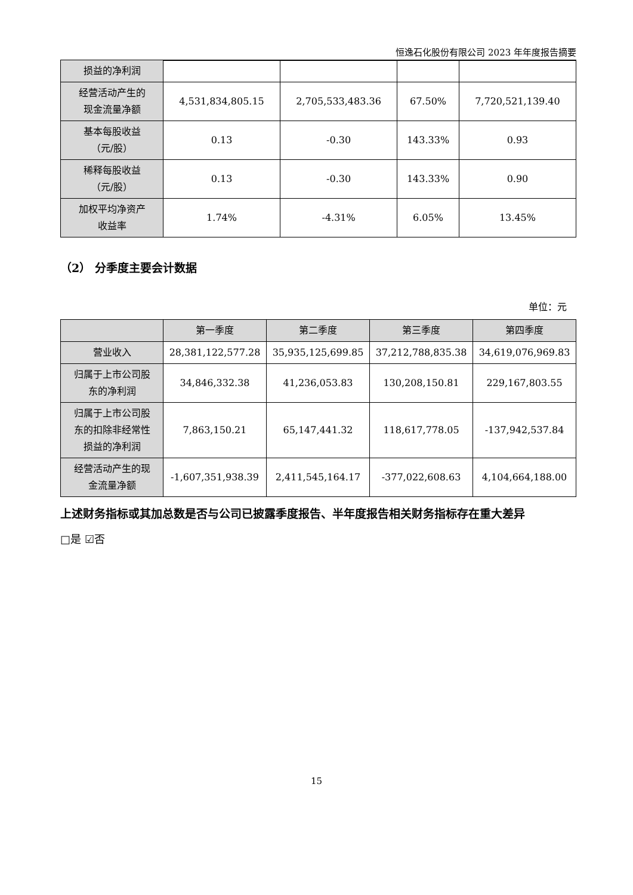恒逸石化股份有限公司 2023 年年度报告摘要
| 损益的净利润 | | | | |
| 经营活动产生的 现金流量净额 | 4,531,834,805.15 | 2,705,533,483.36 | 67.50% | 7,720,521,139.40 |
| 基本每股收益 （元/股） | 0.13 | -0.30 | 143.33% | 0.93 |
| 稀释每股收益 （元/股） | 0.13 | -0.30 | 143.33% | 0.90 |
| 加权平均净资产 收益率 | 1.74% | -4.31% | 6.05% | 13.45% |
（2） 分季度主要会计数据
单位：元
| | 第一季度 | 第二季度 | 第三季度 | 第四季度 |
| --- | --- | --- | --- | --- |
| 营业收入 | 28,381,122,577.28 | 35,935,125,699.85 | 37,212,788,835.38 | 34,619,076,969.83 |
| 归属于上市公司股 东的净利润 | 34,846,332.38 | 41,236,053.83 | 130,208,150.81 | 229,167,803.55 |
| 归属于上市公司股 东的扣除非经常性 损益的净利润 | 7,863,150.21 | 65,147,441.32 | 118,617,778.05 | -137,942,537.84 |
| 经营活动产生的现 金流量净额 | -1,607,351,938.39 | 2,411,545,164.17 | -377,022,608.63 | 4,104,664,188.00 |
上述财务指标或其加总数是否与公司已披露季度报告、半年度报告相关财务指标存在重大差异
□是 ☑否
15